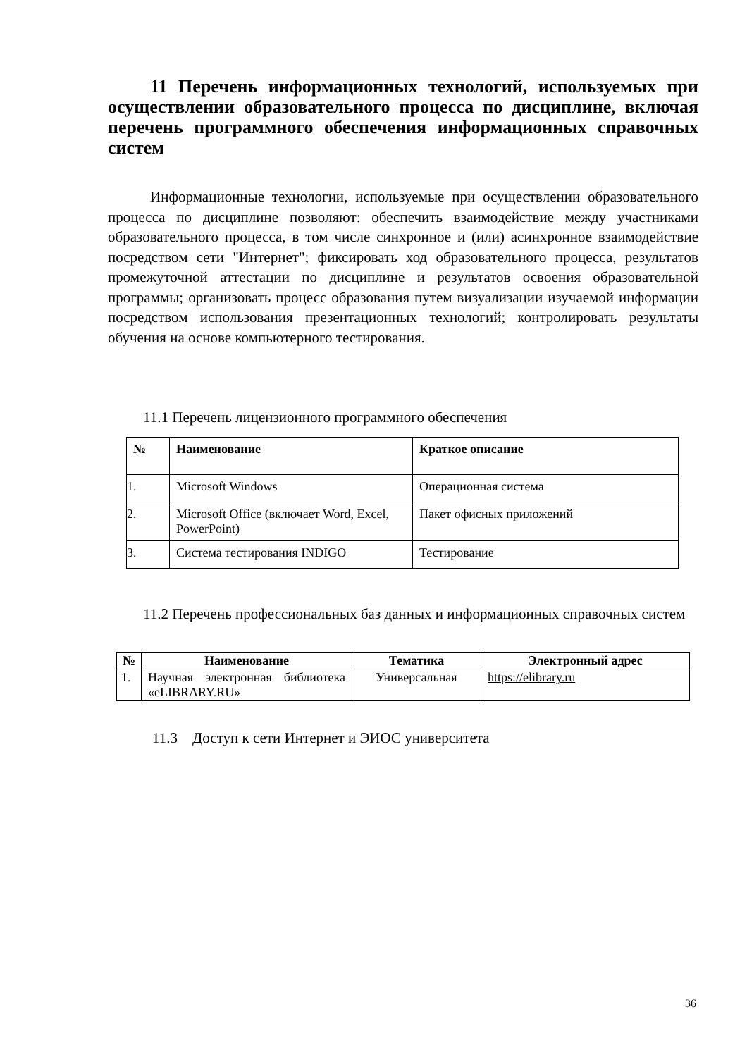11 Перечень информационных технологий, используемых при осуществлении образовательного процесса по дисциплине, включая перечень программного обеспечения информационных справочных систем
Информационные технологии, используемые при осуществлении образовательного процесса по дисциплине позволяют: обеспечить взаимодействие между участниками образовательного процесса, в том числе синхронное и (или) асинхронное взаимодействие посредством сети "Интернет"; фиксировать ход образовательного процесса, результатов промежуточной аттестации по дисциплине и результатов освоения образовательной программы; организовать процесс образования путем визуализации изучаемой информации посредством использования презентационных технологий; контролировать результаты обучения на основе компьютерного тестирования.
11.1 Перечень лицензионного программного обеспечения
| № | Наименование | Краткое описание |
| --- | --- | --- |
| 1. | Microsoft Windows | Операционная система |
| 2. | Microsoft Office (включает Word, Excel, PowerPoint) | Пакет офисных приложений |
| 3. | Система тестирования INDIGO | Тестирование |
11.2 Перечень профессиональных баз данных и информационных справочных систем
| № | Наименование | Тематика | Электронный адрес |
| --- | --- | --- | --- |
| 1. | Научная электронная библиотека «eLIBRARY.RU» | Универсальная | https://elibrary.ru |
11.3 Доступ к сети Интернет и ЭИОС университета
36